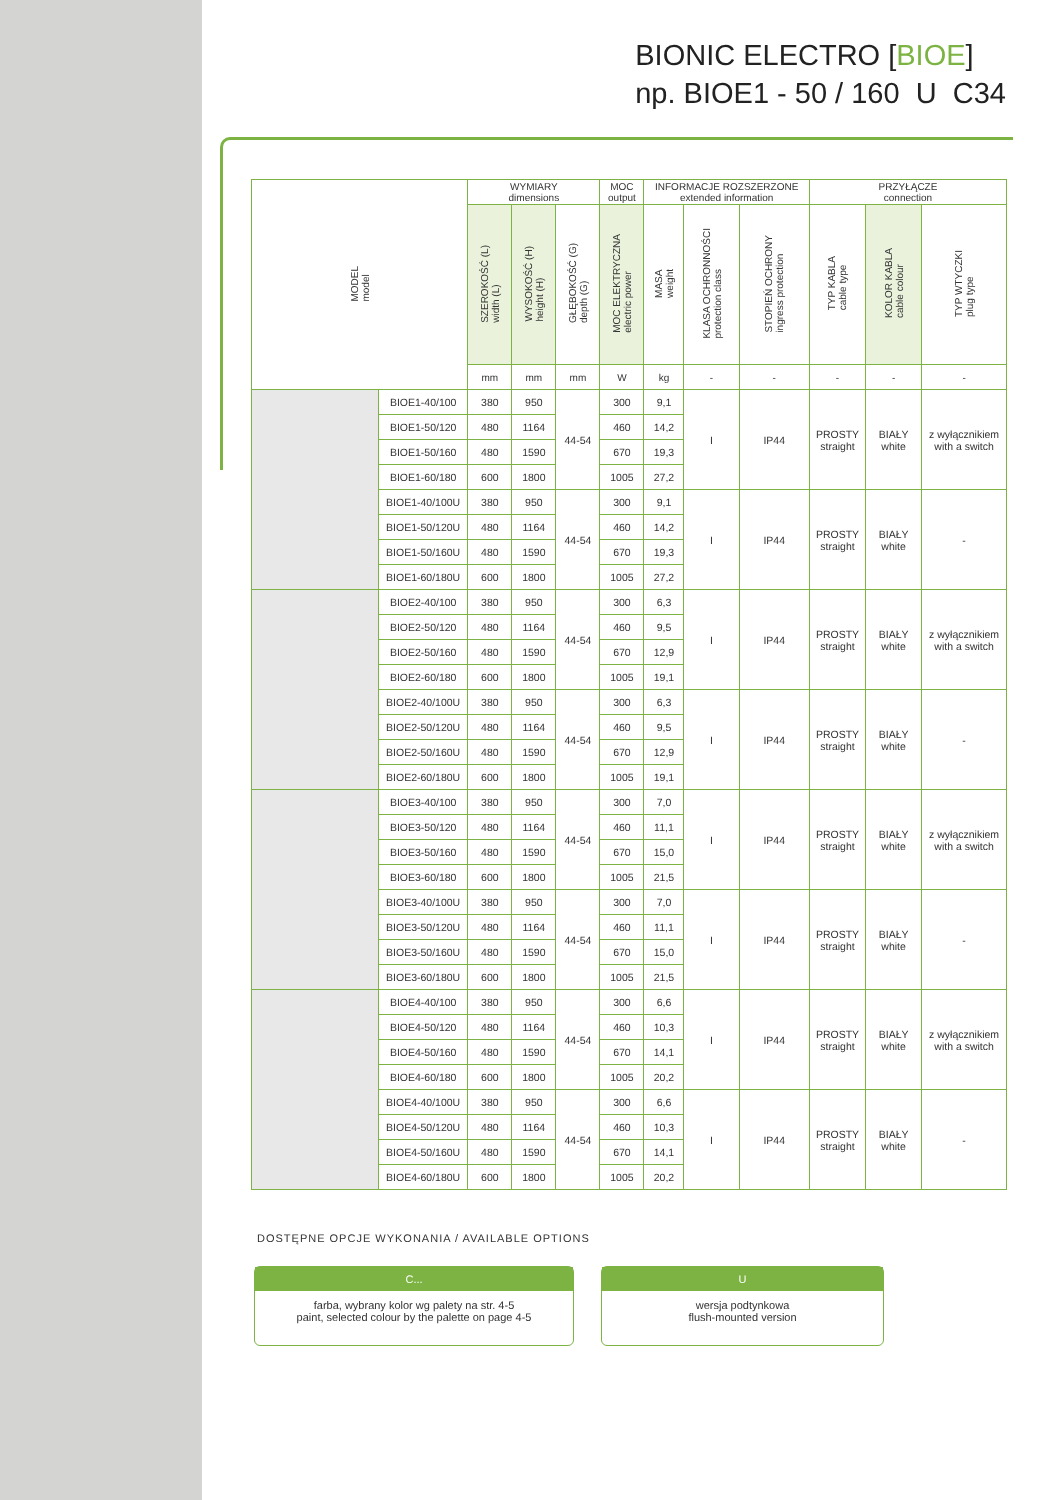BIONIC ELECTRO [BIOE]
np. BIOE1 - 50 / 160 U C34
| MODEL model | | WYMIARY dimensions | | | MOC output | INFORMACJE ROZSZERZONE extended information | | | PRZYŁĄCZE connection | | |
| --- | --- | --- | --- | --- | --- | --- | --- | --- | --- | --- | --- |
| | | SZEROKOŚĆ (L) width (L) | WYSOKOŚĆ (H) height (H) | GŁĘBOKOŚĆ (G) depth (G) | MOC ELEKTRYCZNA electric power | MASA weight | KLASA OCHRONNOŚCI protection class | STOPIEŃ OCHRONY ingress protection | TYP KABLA cable type | KOLOR KABLA cable colour | TYP WTYCZKI plug type |
| | | mm | mm | mm | W | kg | - | - | - | - | - |
| | BIOE1-40/100 | 380 | 950 | 44-54 | 300 | 9,1 | I | IP44 | PROSTY straight | BIAŁY white | z wyłącznikiem with a switch |
| | BIOE1-50/120 | 480 | 1164 | | 460 | 14,2 | | | | | |
| | BIOE1-50/160 | 480 | 1590 | | 670 | 19,3 | | | | | |
| | BIOE1-60/180 | 600 | 1800 | | 1005 | 27,2 | | | | | |
| | BIOE1-40/100U | 380 | 950 | 44-54 | 300 | 9,1 | I | IP44 | PROSTY straight | BIAŁY white | - |
| | BIOE1-50/120U | 480 | 1164 | | 460 | 14,2 | | | | | |
| | BIOE1-50/160U | 480 | 1590 | | 670 | 19,3 | | | | | |
| | BIOE1-60/180U | 600 | 1800 | | 1005 | 27,2 | | | | | |
| | BIOE2-40/100 | 380 | 950 | 44-54 | 300 | 6,3 | I | IP44 | PROSTY straight | BIAŁY white | z wyłącznikiem with a switch |
| | BIOE2-50/120 | 480 | 1164 | | 460 | 9,5 | | | | | |
| | BIOE2-50/160 | 480 | 1590 | | 670 | 12,9 | | | | | |
| | BIOE2-60/180 | 600 | 1800 | | 1005 | 19,1 | | | | | |
| | BIOE2-40/100U | 380 | 950 | 44-54 | 300 | 6,3 | I | IP44 | PROSTY straight | BIAŁY white | - |
| | BIOE2-50/120U | 480 | 1164 | | 460 | 9,5 | | | | | |
| | BIOE2-50/160U | 480 | 1590 | | 670 | 12,9 | | | | | |
| | BIOE2-60/180U | 600 | 1800 | | 1005 | 19,1 | | | | | |
| | BIOE3-40/100 | 380 | 950 | 44-54 | 300 | 7,0 | I | IP44 | PROSTY straight | BIAŁY white | z wyłącznikiem with a switch |
| | BIOE3-50/120 | 480 | 1164 | | 460 | 11,1 | | | | | |
| | BIOE3-50/160 | 480 | 1590 | | 670 | 15,0 | | | | | |
| | BIOE3-60/180 | 600 | 1800 | | 1005 | 21,5 | | | | | |
| | BIOE3-40/100U | 380 | 950 | 44-54 | 300 | 7,0 | I | IP44 | PROSTY straight | BIAŁY white | - |
| | BIOE3-50/120U | 480 | 1164 | | 460 | 11,1 | | | | | |
| | BIOE3-50/160U | 480 | 1590 | | 670 | 15,0 | | | | | |
| | BIOE3-60/180U | 600 | 1800 | | 1005 | 21,5 | | | | | |
| | BIOE4-40/100 | 380 | 950 | 44-54 | 300 | 6,6 | I | IP44 | PROSTY straight | BIAŁY white | z wyłącznikiem with a switch |
| | BIOE4-50/120 | 480 | 1164 | | 460 | 10,3 | | | | | |
| | BIOE4-50/160 | 480 | 1590 | | 670 | 14,1 | | | | | |
| | BIOE4-60/180 | 600 | 1800 | | 1005 | 20,2 | | | | | |
| | BIOE4-40/100U | 380 | 950 | 44-54 | 300 | 6,6 | I | IP44 | PROSTY straight | BIAŁY white | - |
| | BIOE4-50/120U | 480 | 1164 | | 460 | 10,3 | | | | | |
| | BIOE4-50/160U | 480 | 1590 | | 670 | 14,1 | | | | | |
| | BIOE4-60/180U | 600 | 1800 | | 1005 | 20,2 | | | | | |
DOSTĘPNE OPCJE WYKONANIA / AVAILABLE OPTIONS
C...
farba, wybrany kolor wg palety na str. 4-5
paint, selected colour by the palette on page 4-5
U
wersja podtynkowa
flush-mounted version